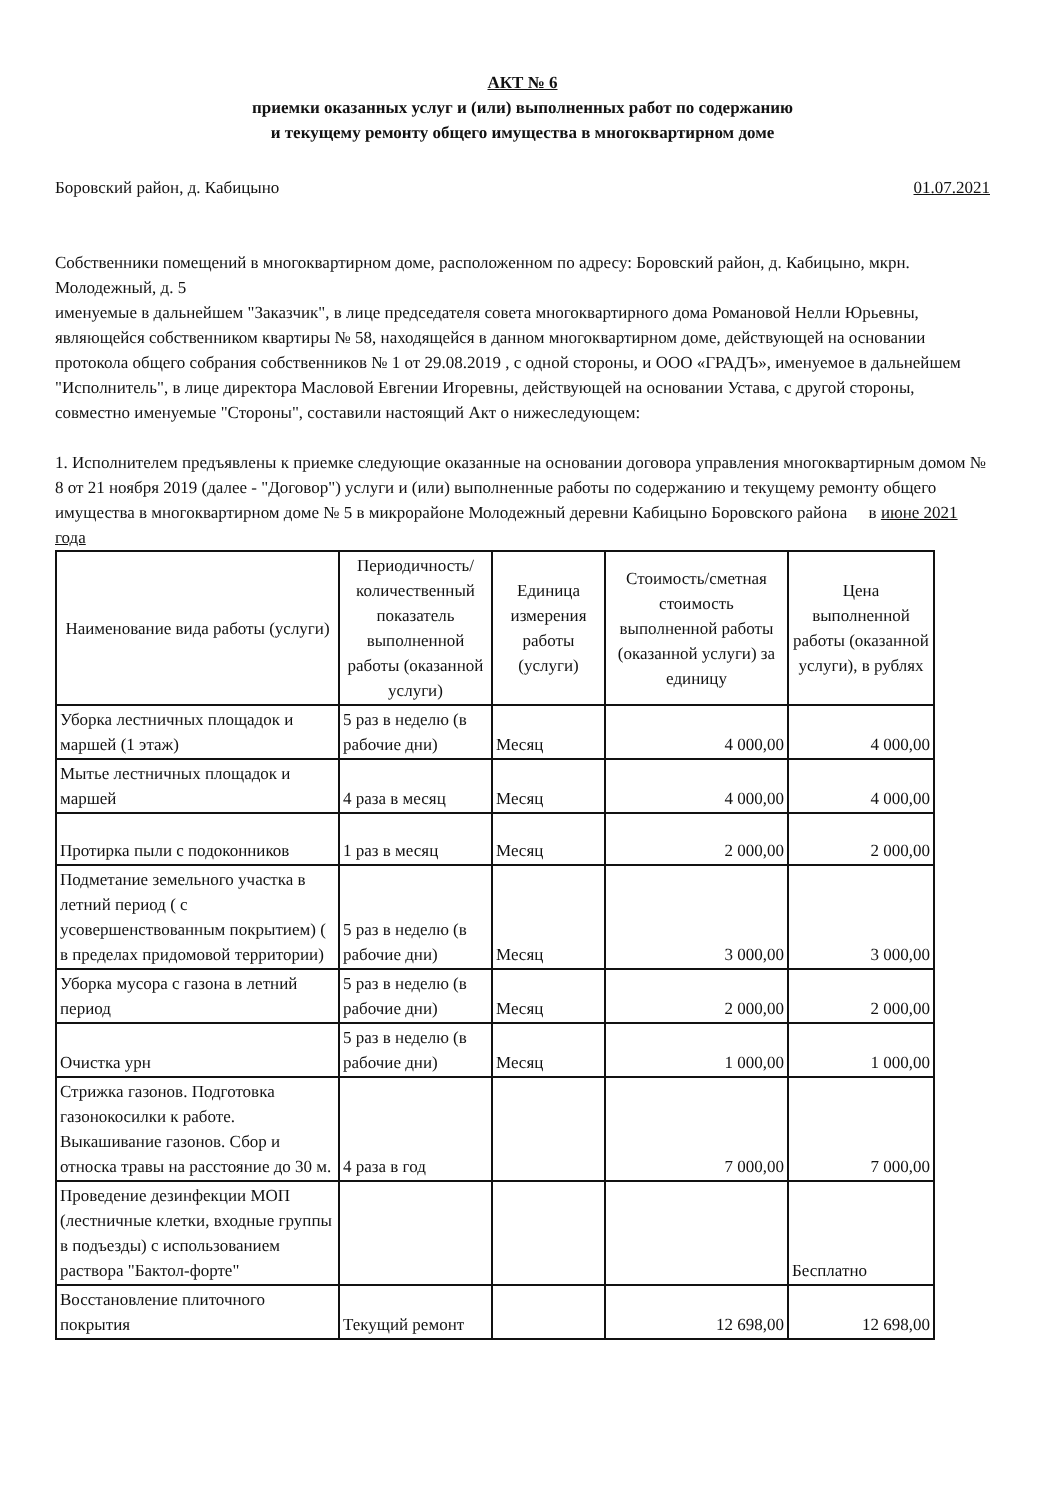АКТ № 6
приемки оказанных услуг и (или) выполненных работ по содержанию
и текущему ремонту общего имущества в многоквартирном доме
Боровский район, д. Кабицыно 01.07.2021
Собственники помещений в многоквартирном доме, расположенном по адресу: Боровский район, д. Кабицыно, мкрн. Молодежный, д. 5
именуемые в дальнейшем "Заказчик", в лице председателя совета многоквартирного дома Романовой Нелли Юрьевны, являющейся собственником квартиры № 58, находящейся в данном многоквартирном доме, действующей на основании протокола общего собрания собственников № 1 от 29.08.2019 , с одной стороны, и ООО «ГРАДЪ», именуемое в дальнейшем "Исполнитель", в лице директора Масловой Евгении Игоревны, действующей на основании Устава, с другой стороны, совместно именуемые "Стороны", составили настоящий Акт о нижеследующем:
1. Исполнителем предъявлены к приемке следующие оказанные на основании договора управления многоквартирным домом № 8 от 21 ноября 2019 (далее - "Договор") услуги и (или) выполненные работы по содержанию и текущему ремонту общего имущества в многоквартирном доме № 5 в микрорайоне Молодежный деревни Кабицыно Боровского района в июне 2021 года
| Наименование вида работы (услуги) | Периодичность/количественный показатель выполненной работы (оказанной услуги) | Единица измерения работы (услуги) | Стоимость/сметная стоимость выполненной работы (оказанной услуги) за единицу | Цена выполненной работы (оказанной услуги), в рублях |
| --- | --- | --- | --- | --- |
| Уборка лестничных площадок и маршей (1 этаж) | 5 раз в неделю (в рабочие дни) | Месяц | 4 000,00 | 4 000,00 |
| Мытье лестничных площадок и маршей | 4 раза в месяц | Месяц | 4 000,00 | 4 000,00 |
| Протирка пыли с подоконников | 1 раз в месяц | Месяц | 2 000,00 | 2 000,00 |
| Подметание земельного участка в летний период ( с усовершенствованным покрытием) ( в пределах придомовой территории) | 5 раз в неделю (в рабочие дни) | Месяц | 3 000,00 | 3 000,00 |
| Уборка мусора с газона в летний период | 5 раз в неделю (в рабочие дни) | Месяц | 2 000,00 | 2 000,00 |
| Очистка урн | 5 раз в неделю (в рабочие дни) | Месяц | 1 000,00 | 1 000,00 |
| Стрижка газонов. Подготовка газонокосилки к работе. Выкашивание газонов. Сбор и относка травы на расстояние до 30 м. | 4 раза в год | | 7 000,00 | 7 000,00 |
| Проведение дезинфекции МОП (лестничные клетки, входные группы в подъезды) с использованием раствора "Бактол-форте" | | | | Бесплатно |
| Восстановление плиточного покрытия | Текущий ремонт | | 12 698,00 | 12 698,00 |